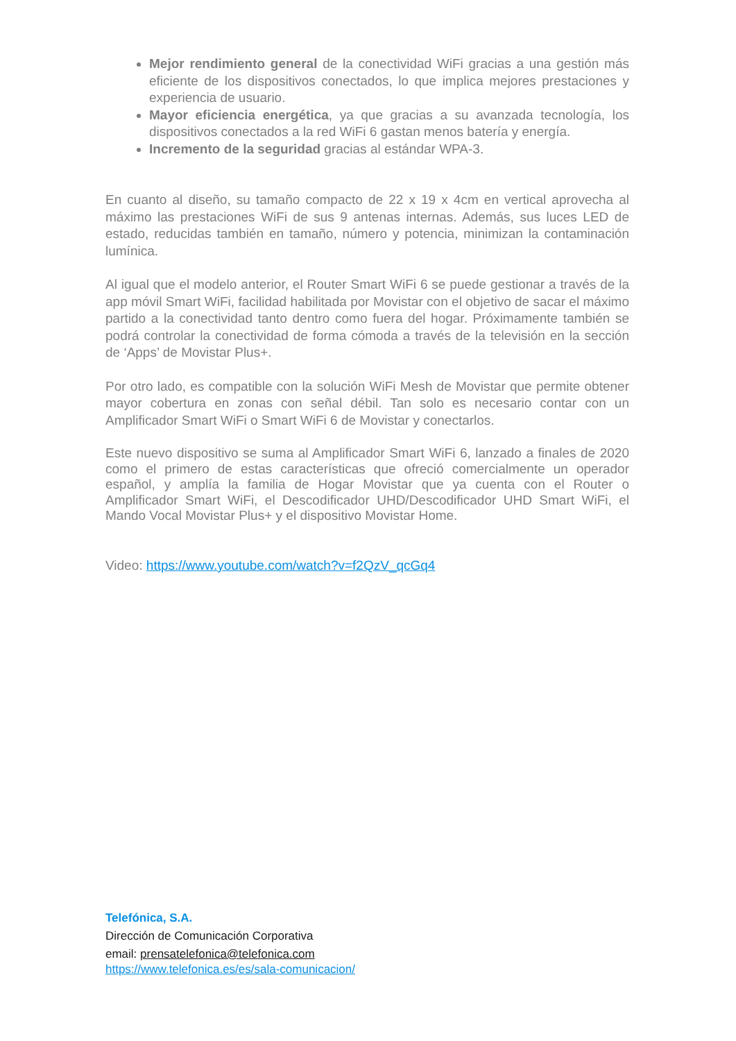Mejor rendimiento general de la conectividad WiFi gracias a una gestión más eficiente de los dispositivos conectados, lo que implica mejores prestaciones y experiencia de usuario.
Mayor eficiencia energética, ya que gracias a su avanzada tecnología, los dispositivos conectados a la red WiFi 6 gastan menos batería y energía.
Incremento de la seguridad gracias al estándar WPA-3.
En cuanto al diseño, su tamaño compacto de 22 x 19 x 4cm en vertical aprovecha al máximo las prestaciones WiFi de sus 9 antenas internas. Además, sus luces LED de estado, reducidas también en tamaño, número y potencia, minimizan la contaminación lumínica.
Al igual que el modelo anterior, el Router Smart WiFi 6 se puede gestionar a través de la app móvil Smart WiFi, facilidad habilitada por Movistar con el objetivo de sacar el máximo partido a la conectividad tanto dentro como fuera del hogar. Próximamente también se podrá controlar la conectividad de forma cómoda a través de la televisión en la sección de ‘Apps’ de Movistar Plus+.
Por otro lado, es compatible con la solución WiFi Mesh de Movistar que permite obtener mayor cobertura en zonas con señal débil. Tan solo es necesario contar con un Amplificador Smart WiFi o Smart WiFi 6 de Movistar y conectarlos.
Este nuevo dispositivo se suma al Amplificador Smart WiFi 6, lanzado a finales de 2020 como el primero de estas características que ofreció comercialmente un operador español, y amplía la familia de Hogar Movistar que ya cuenta con el Router o Amplificador Smart WiFi, el Descodificador UHD/Descodificador UHD Smart WiFi, el Mando Vocal Movistar Plus+ y el dispositivo Movistar Home.
Video: https://www.youtube.com/watch?v=f2QzV_qcGq4
Telefónica, S.A.
Dirección de Comunicación Corporativa
email: prensatelefonica@telefonica.com
https://www.telefonica.es/es/sala-comunicacion/